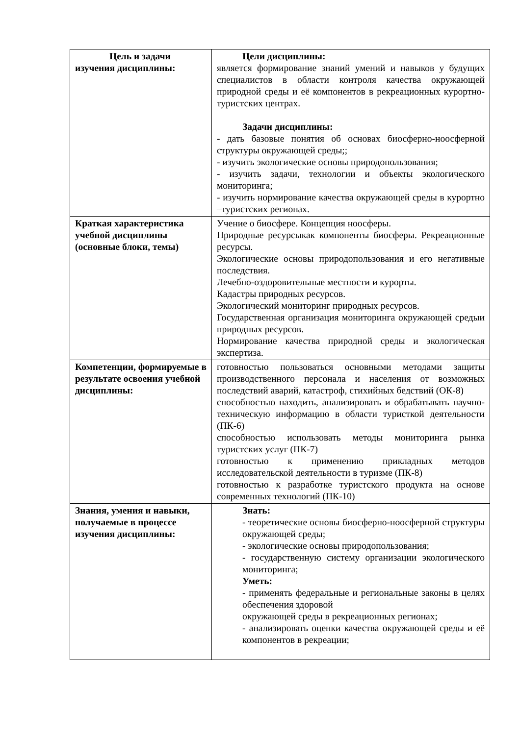| Цель и задачи изучения дисциплины: | Цели дисциплины: является формирование знаний умений и навыков у будущих специалистов в области контроля качества окружающей природной среды и её компонентов в рекреационных курортно-туристских центрах. Задачи дисциплины: - дать базовые понятия об основах биосферно-ноосферной структуры окружающей среды;; - изучить экологические основы природопользования; - изучить задачи, технологии и объекты экологического мониторинга; - изучить нормирование качества окружающей среды в курортно –туристских регионах. |
| Краткая характеристика учебной дисциплины (основные блоки, темы) | Учение о биосфере. Концепция ноосферы. Природные ресурсыкак компоненты биосферы. Рекреационные ресурсы. Экологические основы природопользования и его негативные последствия. Лечебно-оздоровительные местности и курорты. Кадастры природных ресурсов. Экологический мониторинг природных ресурсов. Государственная организация мониторинга окружающей средыи природных ресурсов. Нормирование качества природной среды и экологическая экспертиза. |
| Компетенции, формируемые в результате освоения учебной дисциплины: | готовностью пользоваться основными методами защиты производственного персонала и населения от возможных последствий аварий, катастроф, стихийных бедствий (ОК-8) способностью находить, анализировать и обрабатывать научно-техническую информацию в области туристкой деятельности (ПК-6) способностью использовать методы мониторинга рынка туристских услуг (ПК-7) готовностью к применению прикладных методов исследовательской деятельности в туризме (ПК-8) готовностью к разработке туристского продукта на основе современных технологий (ПК-10) |
| Знания, умения и навыки, получаемые в процессе изучения дисциплины: | Знать: - теоретические основы биосферно-ноосферной структуры окружающей среды; - экологические основы природопользования; - государственную систему организации экологического мониторинга; Уметь: - применять федеральные и региональные законы в целях обеспечения здоровой окружающей среды в рекреационных регионах; - анализировать оценки качества окружающей среды и её компонентов в рекреации; |